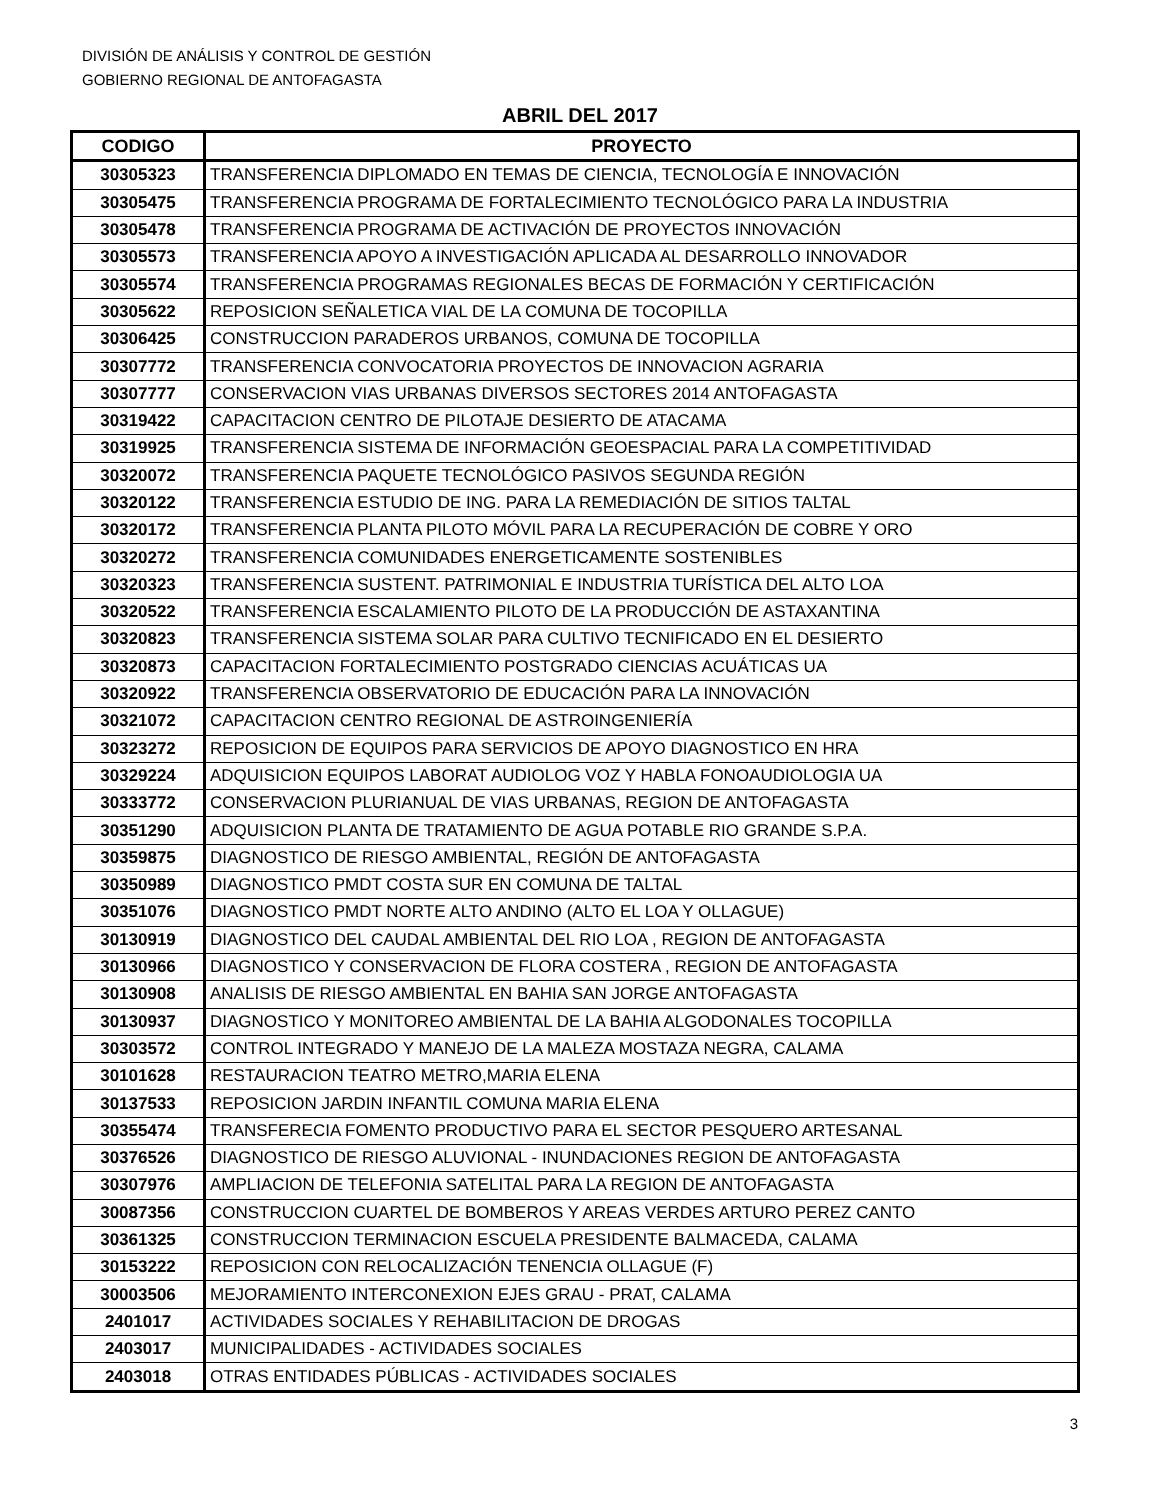DIVISIÓN DE ANÁLISIS Y CONTROL DE GESTIÓN
GOBIERNO REGIONAL DE ANTOFAGASTA
ABRIL DEL 2017
| CODIGO | PROYECTO |
| --- | --- |
| 30305323 | TRANSFERENCIA DIPLOMADO EN TEMAS DE CIENCIA, TECNOLOGÍA E INNOVACIÓN |
| 30305475 | TRANSFERENCIA PROGRAMA DE FORTALECIMIENTO TECNOLÓGICO PARA LA INDUSTRIA |
| 30305478 | TRANSFERENCIA PROGRAMA DE ACTIVACIÓN DE PROYECTOS INNOVACIÓN |
| 30305573 | TRANSFERENCIA APOYO A INVESTIGACIÓN APLICADA AL DESARROLLO INNOVADOR |
| 30305574 | TRANSFERENCIA PROGRAMAS REGIONALES BECAS DE FORMACIÓN Y CERTIFICACIÓN |
| 30305622 | REPOSICION SEÑALETICA VIAL DE LA COMUNA DE TOCOPILLA |
| 30306425 | CONSTRUCCION PARADEROS URBANOS, COMUNA DE TOCOPILLA |
| 30307772 | TRANSFERENCIA CONVOCATORIA PROYECTOS DE INNOVACION AGRARIA |
| 30307777 | CONSERVACION VIAS URBANAS DIVERSOS SECTORES 2014 ANTOFAGASTA |
| 30319422 | CAPACITACION CENTRO DE PILOTAJE DESIERTO DE ATACAMA |
| 30319925 | TRANSFERENCIA SISTEMA DE INFORMACIÓN GEOESPACIAL PARA LA COMPETITIVIDAD |
| 30320072 | TRANSFERENCIA PAQUETE TECNOLÓGICO PASIVOS SEGUNDA REGIÓN |
| 30320122 | TRANSFERENCIA ESTUDIO DE ING. PARA LA REMEDIACIÓN DE SITIOS TALTAL |
| 30320172 | TRANSFERENCIA PLANTA PILOTO MÓVIL PARA LA RECUPERACIÓN DE COBRE Y ORO |
| 30320272 | TRANSFERENCIA COMUNIDADES ENERGETICAMENTE SOSTENIBLES |
| 30320323 | TRANSFERENCIA SUSTENT. PATRIMONIAL E INDUSTRIA TURÍSTICA DEL ALTO LOA |
| 30320522 | TRANSFERENCIA ESCALAMIENTO PILOTO DE LA PRODUCCIÓN DE ASTAXANTINA |
| 30320823 | TRANSFERENCIA SISTEMA SOLAR PARA CULTIVO TECNIFICADO EN EL DESIERTO |
| 30320873 | CAPACITACION FORTALECIMIENTO POSTGRADO CIENCIAS ACUÁTICAS UA |
| 30320922 | TRANSFERENCIA OBSERVATORIO DE EDUCACIÓN PARA LA INNOVACIÓN |
| 30321072 | CAPACITACION CENTRO REGIONAL DE ASTROINGENIERÍA |
| 30323272 | REPOSICION DE EQUIPOS PARA SERVICIOS DE APOYO DIAGNOSTICO EN HRA |
| 30329224 | ADQUISICION EQUIPOS LABORAT AUDIOLOG VOZ Y HABLA FONOAUDIOLOGIA UA |
| 30333772 | CONSERVACION PLURIANUAL DE VIAS URBANAS, REGION DE ANTOFAGASTA |
| 30351290 | ADQUISICION PLANTA DE TRATAMIENTO DE AGUA POTABLE RIO GRANDE S.P.A. |
| 30359875 | DIAGNOSTICO DE RIESGO AMBIENTAL, REGIÓN DE ANTOFAGASTA |
| 30350989 | DIAGNOSTICO PMDT COSTA SUR EN COMUNA DE TALTAL |
| 30351076 | DIAGNOSTICO PMDT NORTE ALTO ANDINO (ALTO EL LOA Y OLLAGUE) |
| 30130919 | DIAGNOSTICO DEL CAUDAL AMBIENTAL DEL RIO LOA , REGION DE ANTOFAGASTA |
| 30130966 | DIAGNOSTICO Y CONSERVACION DE FLORA COSTERA , REGION DE ANTOFAGASTA |
| 30130908 | ANALISIS DE RIESGO AMBIENTAL EN BAHIA SAN JORGE ANTOFAGASTA |
| 30130937 | DIAGNOSTICO Y MONITOREO AMBIENTAL DE LA BAHIA ALGODONALES TOCOPILLA |
| 30303572 | CONTROL INTEGRADO Y MANEJO DE LA MALEZA MOSTAZA NEGRA, CALAMA |
| 30101628 | RESTAURACION TEATRO METRO,MARIA ELENA |
| 30137533 | REPOSICION JARDIN INFANTIL COMUNA MARIA ELENA |
| 30355474 | TRANSFERECIA FOMENTO PRODUCTIVO PARA EL SECTOR PESQUERO ARTESANAL |
| 30376526 | DIAGNOSTICO DE RIESGO ALUVIONAL - INUNDACIONES REGION DE ANTOFAGASTA |
| 30307976 | AMPLIACION DE TELEFONIA SATELITAL PARA LA REGION DE ANTOFAGASTA |
| 30087356 | CONSTRUCCION CUARTEL DE BOMBEROS Y AREAS VERDES ARTURO PEREZ CANTO |
| 30361325 | CONSTRUCCION TERMINACION ESCUELA PRESIDENTE BALMACEDA, CALAMA |
| 30153222 | REPOSICION CON RELOCALIZACIÓN TENENCIA OLLAGUE (F) |
| 30003506 | MEJORAMIENTO INTERCONEXION EJES GRAU - PRAT, CALAMA |
| 2401017 | ACTIVIDADES SOCIALES Y REHABILITACION DE DROGAS |
| 2403017 | MUNICIPALIDADES - ACTIVIDADES SOCIALES |
| 2403018 | OTRAS ENTIDADES PÚBLICAS - ACTIVIDADES SOCIALES |
3